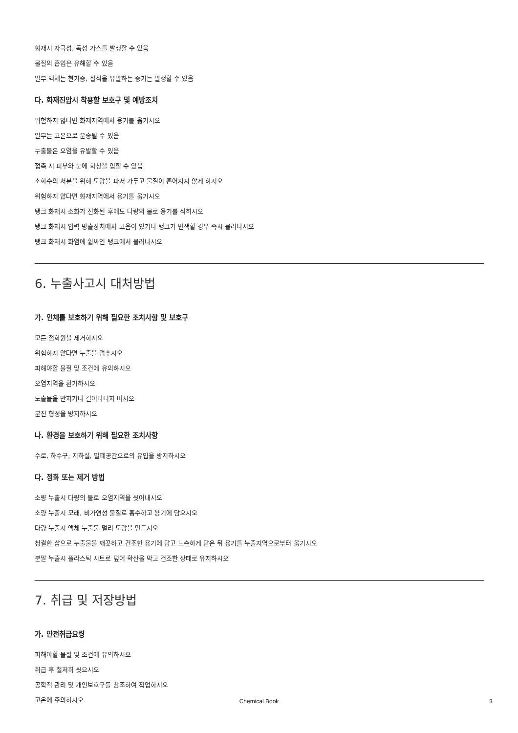화재시 자극성, 독성 가스를 발생할 수 있음
물질의 흡입은 유해할 수 있음
일부 액체는 현기증, 질식을 유발하는 증기는 발생할 수 있음
다. 화재진압시 착용할 보호구 및 예방조치
위험하지 않다면 화재지역에서 용기를 옮기시오
일부는 고온으로 운송될 수 있음
누출물은 오염을 유발할 수 있음
접촉 시 피부와 눈에 화상을 입힐 수 있음
소화수의 처분을 위해 도랑을 파서 가두고 물질이 흩어지지 않게 하시오
위험하지 않다면 화재지역에서 용기를 옮기시오
탱크 화재시 소화가 진화된 후에도 다량의 물로 용기를 식히시오
탱크 화재시 압력 방출장치에서 고음이 있거나 탱크가 변색할 경우 즉시 물러나시오
탱크 화재시 화염에 휩싸인 탱크에서 물러나시오
6. 누출사고시 대처방법
가. 인체를 보호하기 위해 필요한 조치사항 및 보호구
모든 점화원을 제거하시오
위험하지 않다면 누출을 멈추시오
피해야할 물질 및 조건에 유의하시오
오염지역을 환기하시오
노출물을 만지거나 걸어다니지 마시오
분진 형성을 방지하시오
나. 환경을 보호하기 위해 필요한 조치사항
수로, 하수구, 지하실, 밀폐공간으로의 유입을 방지하시오
다. 정화 또는 제거 방법
소량 누출시 다량의 물로 오염지역을 씻어내시오
소량 누출시 모래, 비가연성 물질로 흡수하고 용기에 담으시오
다량 누출시 액체 누출물 멀리 도랑을 만드시오
청결한 삽으로 누출물을 깨끗하고 건조한 용기에 담고 느슨하게 닫은 뒤 용기를 누출지역으로부터 옮기시오
분말 누출시 플라스틱 시트로 덮어 확산을 막고 건조한 상태로 유지하시오
7. 취급 및 저장방법
가. 안전취급요령
피해야할 물질 및 조건에 유의하시오
취급 후 철저히 씻으시오
공학적 관리 및 개인보호구를 참조하여 작업하시오
고온에 주의하시오
Chemical Book 3